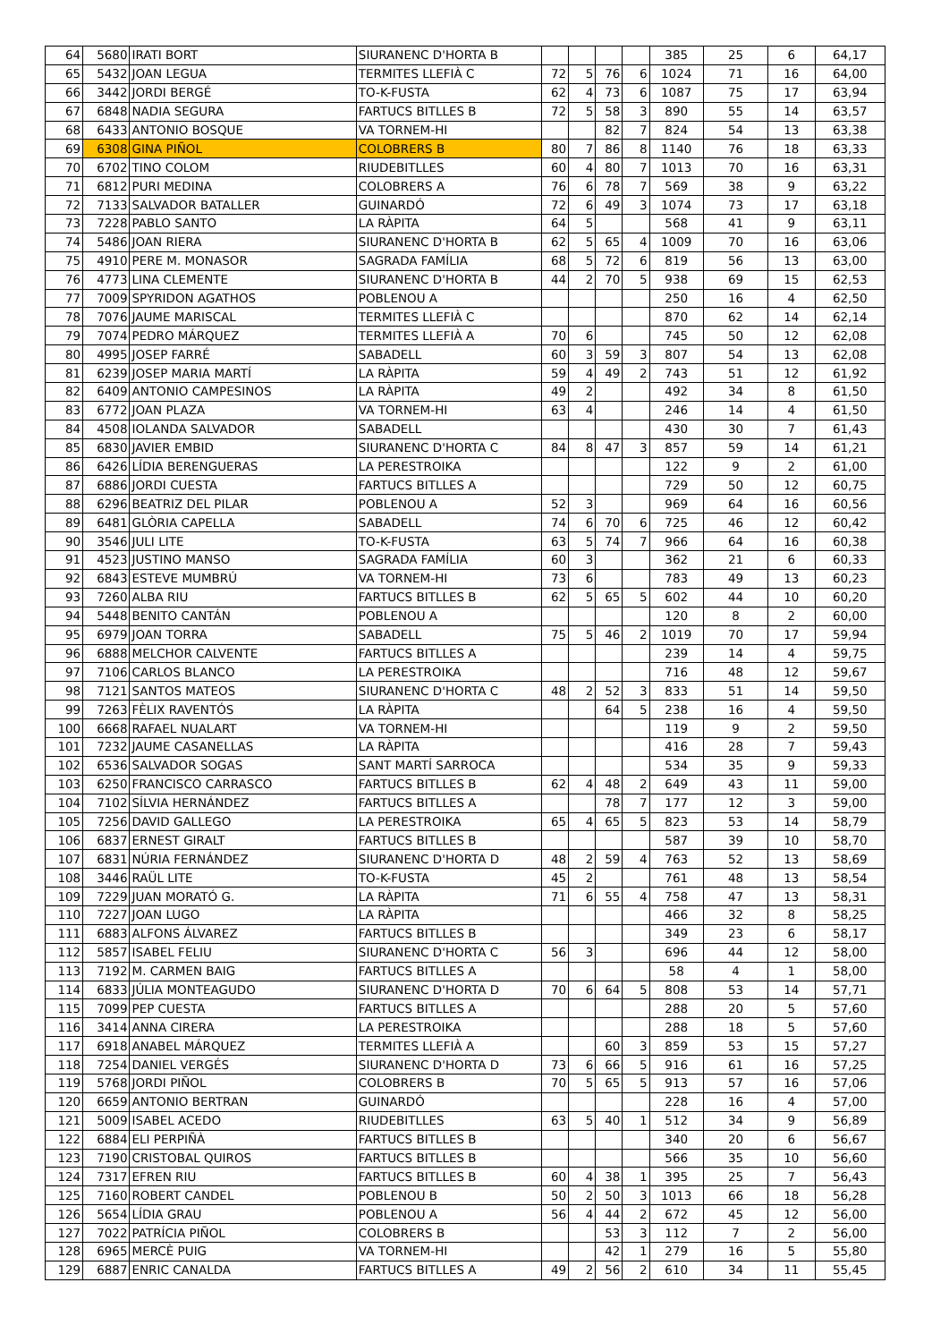| 64 | 5680 | IRATI BORT | SIURANENC D'HORTA B | | | | | 385 | 25 | 6 | 64,17 |
| 65 | 5432 | JOAN LEGUA | TERMITES LLEFIÀ C | 72 | 5 | 76 | 6 | 1024 | 71 | 16 | 64,00 |
| 66 | 3442 | JORDI BERGÉ | TO-K-FUSTA | 62 | 4 | 73 | 6 | 1087 | 75 | 17 | 63,94 |
| 67 | 6848 | NADIA SEGURA | FARTUCS BITLLES B | 72 | 5 | 58 | 3 | 890 | 55 | 14 | 63,57 |
| 68 | 6433 | ANTONIO BOSQUE | VA TORNEM-HI | | | 82 | 7 | 824 | 54 | 13 | 63,38 |
| 69 | 6308 | GINA PIÑOL | COLOBRERS B | 80 | 7 | 86 | 8 | 1140 | 76 | 18 | 63,33 |
| 70 | 6702 | TINO COLOM | RIUDEBITLLES | 60 | 4 | 80 | 7 | 1013 | 70 | 16 | 63,31 |
| 71 | 6812 | PURI MEDINA | COLOBRERS A | 76 | 6 | 78 | 7 | 569 | 38 | 9 | 63,22 |
| 72 | 7133 | SALVADOR BATALLER | GUINARDÓ | 72 | 6 | 49 | 3 | 1074 | 73 | 17 | 63,18 |
| 73 | 7228 | PABLO SANTO | LA RÀPITA | 64 | 5 | | | 568 | 41 | 9 | 63,11 |
| 74 | 5486 | JOAN RIERA | SIURANENC D'HORTA B | 62 | 5 | 65 | 4 | 1009 | 70 | 16 | 63,06 |
| 75 | 4910 | PERE M. MONASOR | SAGRADA FAMÍLIA | 68 | 5 | 72 | 6 | 819 | 56 | 13 | 63,00 |
| 76 | 4773 | LINA CLEMENTE | SIURANENC D'HORTA B | 44 | 2 | 70 | 5 | 938 | 69 | 15 | 62,53 |
| 77 | 7009 | SPYRIDON AGATHOS | POBLENOU A | | | | | 250 | 16 | 4 | 62,50 |
| 78 | 7076 | JAUME MARISCAL | TERMITES LLEFIÀ C | | | | | 870 | 62 | 14 | 62,14 |
| 79 | 7074 | PEDRO MÁRQUEZ | TERMITES LLEFIÀ A | 70 | 6 | | | 745 | 50 | 12 | 62,08 |
| 80 | 4995 | JOSEP FARRÉ | SABADELL | 60 | 3 | 59 | 3 | 807 | 54 | 13 | 62,08 |
| 81 | 6239 | JOSEP MARIA MARTÍ | LA RÀPITA | 59 | 4 | 49 | 2 | 743 | 51 | 12 | 61,92 |
| 82 | 6409 | ANTONIO CAMPESINOS | LA RÀPITA | 49 | 2 | | | 492 | 34 | 8 | 61,50 |
| 83 | 6772 | JOAN PLAZA | VA TORNEM-HI | 63 | 4 | | | 246 | 14 | 4 | 61,50 |
| 84 | 4508 | IOLANDA SALVADOR | SABADELL | | | | | 430 | 30 | 7 | 61,43 |
| 85 | 6830 | JAVIER EMBID | SIURANENC D'HORTA C | 84 | 8 | 47 | 3 | 857 | 59 | 14 | 61,21 |
| 86 | 6426 | LÍDIA BERENGUERAS | LA PERESTROIKA | | | | | 122 | 9 | 2 | 61,00 |
| 87 | 6886 | JORDI CUESTA | FARTUCS BITLLES A | | | | | 729 | 50 | 12 | 60,75 |
| 88 | 6296 | BEATRIZ DEL PILAR | POBLENOU A | 52 | 3 | | | 969 | 64 | 16 | 60,56 |
| 89 | 6481 | GLÒRIA CAPELLA | SABADELL | 74 | 6 | 70 | 6 | 725 | 46 | 12 | 60,42 |
| 90 | 3546 | JULI LITE | TO-K-FUSTA | 63 | 5 | 74 | 7 | 966 | 64 | 16 | 60,38 |
| 91 | 4523 | JUSTINO MANSO | SAGRADA FAMÍLIA | 60 | 3 | | | 362 | 21 | 6 | 60,33 |
| 92 | 6843 | ESTEVE MUMBRÚ | VA TORNEM-HI | 73 | 6 | | | 783 | 49 | 13 | 60,23 |
| 93 | 7260 | ALBA RIU | FARTUCS BITLLES B | 62 | 5 | 65 | 5 | 602 | 44 | 10 | 60,20 |
| 94 | 5448 | BENITO CANTÁN | POBLENOU A | | | | | 120 | 8 | 2 | 60,00 |
| 95 | 6979 | JOAN TORRA | SABADELL | 75 | 5 | 46 | 2 | 1019 | 70 | 17 | 59,94 |
| 96 | 6888 | MELCHOR CALVENTE | FARTUCS BITLLES A | | | | | 239 | 14 | 4 | 59,75 |
| 97 | 7106 | CARLOS BLANCO | LA PERESTROIKA | | | | | 716 | 48 | 12 | 59,67 |
| 98 | 7121 | SANTOS MATEOS | SIURANENC D'HORTA C | 48 | 2 | 52 | 3 | 833 | 51 | 14 | 59,50 |
| 99 | 7263 | FÈLIX RAVENTÓS | LA RÀPITA | | | 64 | 5 | 238 | 16 | 4 | 59,50 |
| 100 | 6668 | RAFAEL NUALART | VA TORNEM-HI | | | | | 119 | 9 | 2 | 59,50 |
| 101 | 7232 | JAUME CASANELLAS | LA RÀPITA | | | | | 416 | 28 | 7 | 59,43 |
| 102 | 6536 | SALVADOR SOGAS | SANT MARTÍ SARROCA | | | | | 534 | 35 | 9 | 59,33 |
| 103 | 6250 | FRANCISCO CARRASCO | FARTUCS BITLLES B | 62 | 4 | 48 | 2 | 649 | 43 | 11 | 59,00 |
| 104 | 7102 | SÍLVIA HERNÁNDEZ | FARTUCS BITLLES A | | | 78 | 7 | 177 | 12 | 3 | 59,00 |
| 105 | 7256 | DAVID GALLEGO | LA PERESTROIKA | 65 | 4 | 65 | 5 | 823 | 53 | 14 | 58,79 |
| 106 | 6837 | ERNEST GIRALT | FARTUCS BITLLES B | | | | | 587 | 39 | 10 | 58,70 |
| 107 | 6831 | NÚRIA FERNÁNDEZ | SIURANENC D'HORTA D | 48 | 2 | 59 | 4 | 763 | 52 | 13 | 58,69 |
| 108 | 3446 | RAÜL LITE | TO-K-FUSTA | 45 | 2 | | | 761 | 48 | 13 | 58,54 |
| 109 | 7229 | JUAN MORATÓ G. | LA RÀPITA | 71 | 6 | 55 | 4 | 758 | 47 | 13 | 58,31 |
| 110 | 7227 | JOAN LUGO | LA RÀPITA | | | | | 466 | 32 | 8 | 58,25 |
| 111 | 6883 | ALFONS ÁLVAREZ | FARTUCS BITLLES B | | | | | 349 | 23 | 6 | 58,17 |
| 112 | 5857 | ISABEL FELIU | SIURANENC D'HORTA C | 56 | 3 | | | 696 | 44 | 12 | 58,00 |
| 113 | 7192 | M. CARMEN BAIG | FARTUCS BITLLES A | | | | | 58 | 4 | 1 | 58,00 |
| 114 | 6833 | JÚLIA MONTEAGUDO | SIURANENC D'HORTA D | 70 | 6 | 64 | 5 | 808 | 53 | 14 | 57,71 |
| 115 | 7099 | PEP CUESTA | FARTUCS BITLLES A | | | | | 288 | 20 | 5 | 57,60 |
| 116 | 3414 | ANNA CIRERA | LA PERESTROIKA | | | | | 288 | 18 | 5 | 57,60 |
| 117 | 6918 | ANABEL MÁRQUEZ | TERMITES LLEFIÀ A | | | 60 | 3 | 859 | 53 | 15 | 57,27 |
| 118 | 7254 | DANIEL VERGÉS | SIURANENC D'HORTA D | 73 | 6 | 66 | 5 | 916 | 61 | 16 | 57,25 |
| 119 | 5768 | JORDI PIÑOL | COLOBRERS B | 70 | 5 | 65 | 5 | 913 | 57 | 16 | 57,06 |
| 120 | 6659 | ANTONIO BERTRAN | GUINARDÓ | | | | | 228 | 16 | 4 | 57,00 |
| 121 | 5009 | ISABEL ACEDO | RIUDEBITLLES | 63 | 5 | 40 | 1 | 512 | 34 | 9 | 56,89 |
| 122 | 6884 | ELI PERPIÑÀ | FARTUCS BITLLES B | | | | | 340 | 20 | 6 | 56,67 |
| 123 | 7190 | CRISTOBAL QUIROS | FARTUCS BITLLES B | | | | | 566 | 35 | 10 | 56,60 |
| 124 | 7317 | EFREN RIU | FARTUCS BITLLES B | 60 | 4 | 38 | 1 | 395 | 25 | 7 | 56,43 |
| 125 | 7160 | ROBERT CANDEL | POBLENOU B | 50 | 2 | 50 | 3 | 1013 | 66 | 18 | 56,28 |
| 126 | 5654 | LÍDIA GRAU | POBLENOU A | 56 | 4 | 44 | 2 | 672 | 45 | 12 | 56,00 |
| 127 | 7022 | PATRÍCIA PIÑOL | COLOBRERS B | | | 53 | 3 | 112 | 7 | 2 | 56,00 |
| 128 | 6965 | MERCÈ PUIG | VA TORNEM-HI | | | 42 | 1 | 279 | 16 | 5 | 55,80 |
| 129 | 6887 | ENRIC CANALDA | FARTUCS BITLLES A | 49 | 2 | 56 | 2 | 610 | 34 | 11 | 55,45 |